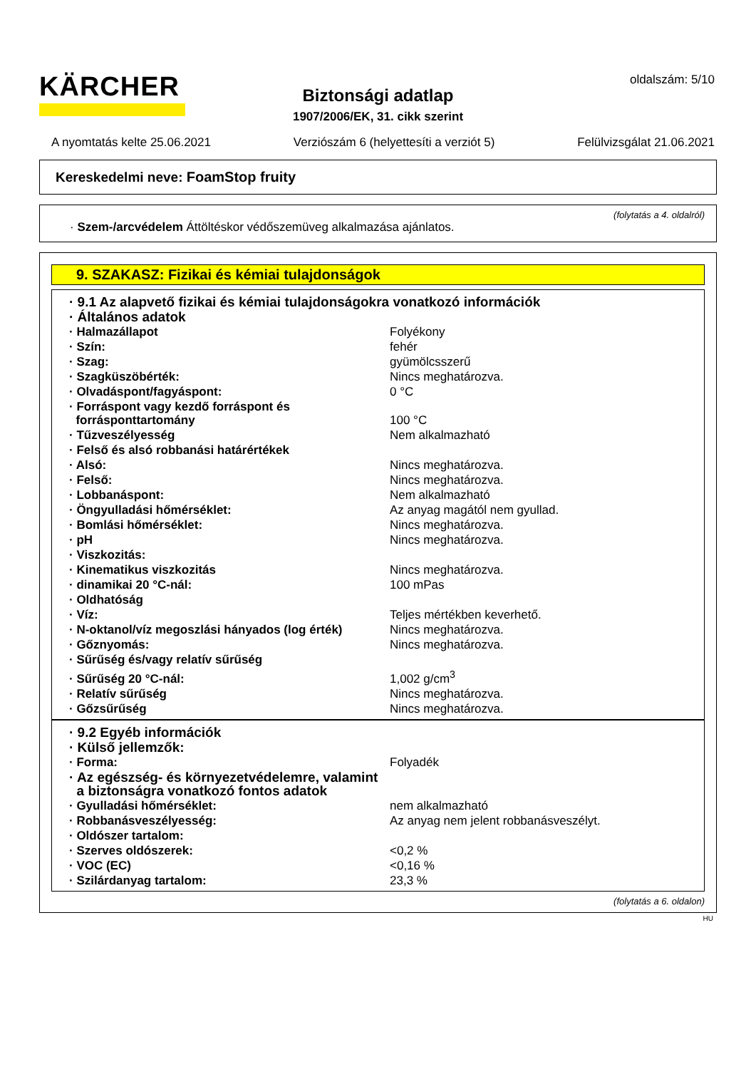KÄRCHER
Biztonsági adatlap
1907/2006/EK, 31. cikk szerint
oldalszám: 5/10
A nyomtatás kelte 25.06.2021 Verziószám 6 (helyettesíti a verziót 5) Felülvizsgálat 21.06.2021
Kereskedelmi neve: FoamStop fruity
(folytatás a 4. oldalról)
· Szem-/arcvédelem Áttöltéskor védőszemüveg alkalmazása ajánlatos.
9. SZAKASZ: Fizikai és kémiai tulajdonságok
| · 9.1 Az alapvető fizikai és kémiai tulajdonságokra vonatkozó információk | |
| · Általános adatok | |
| · Halmazállapot | Folyékony |
| · Szín: | fehér |
| · Szag: | gyümölcsszerű |
| · Szagküszöbérték: | Nincs meghatározva. |
| · Olvadáspont/fagyáspont: | 0 °C |
| · Forráspont vagy kezdő forráspont és forrásponttartomány | 100 °C |
| · Tűzveszélyesség | Nem alkalmazható |
| · Felső és alsó robbanási határértékek | |
| · Alsó: | Nincs meghatározva. |
| · Felső: | Nincs meghatározva. |
| · Lobbanáspont: | Nem alkalmazható |
| · Öngyulladási hőmérséklet: | Az anyag magától nem gyullad. |
| · Bomlási hőmérséklet: | Nincs meghatározva. |
| · pH | Nincs meghatározva. |
| · Viszkozitás: | |
| · Kinematikus viszkozitás | Nincs meghatározva. |
| · dinamikai 20 °C-nál: | 100 mPas |
| · Oldhatóság | |
| · Víz: | Teljes mértékben keverhető. |
| · N-oktanol/víz megoszlási hányados (log érték) | Nincs meghatározva. |
| · Gőznyomás: | Nincs meghatározva. |
| · Sűrűség és/vagy relatív sűrűség | |
| · Sűrűség 20 °C-nál: | 1,002 g/cm<sup>3</sup> |
| · Relatív sűrűség | Nincs meghatározva. |
| · Gőzsűrűség | Nincs meghatározva. |
| · 9.2 Egyéb információk | |
| · Külső jellemzők: | |
| · Forma: | Folyadék |
| · Az egészség- és környezetvédelemre, valamint a biztonságra vonatkozó fontos adatok | |
| · Gyulladási hőmérséklet: | nem alkalmazható |
| · Robbanásveszélyesség: | Az anyag nem jelent robbanásveszélyt. |
| · Oldószer tartalom: | |
| · Szerves oldószerek: | <0,2 % |
| · VOC (EC) | <0,16 % |
| · Szilárdanyag tartalom: | 23,3 % |
(folytatás a 6. oldalon)
HU